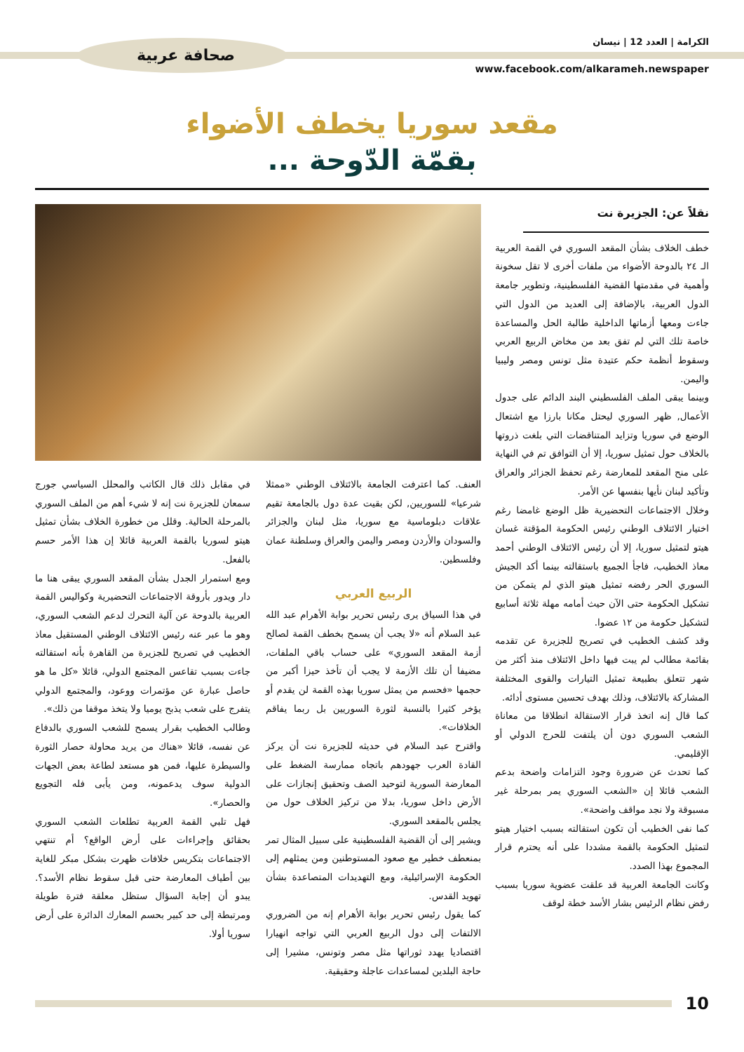الكرامة | العدد 12 | نيسان
www.facebook.com/alkarameh.newspaper
صحافة عربية
مقعد سوريا يخطف الأضواء
بقمّة الدّوحة ...
نقلاً عن: الجزيرة نت
خطف الخلاف بشأن المقعد السوري في القمة العربية الـ ٢٤ بالدوحة الأضواء من ملفات أخرى لا تقل سخونة وأهمية في مقدمتها القضية الفلسطينية، وتطوير جامعة الدول العربية، بالإضافة إلى العديد من الدول التي جاءت ومعها أزماتها الداخلية طالبة الحل والمساعدة خاصة تلك التي لم تفق بعد من مخاض الربيع العربي وسقوط أنظمة حكم عتيدة مثل تونس ومصر وليبيا واليمن.
وبينما يبقى الملف الفلسطيني البند الدائم على جدول الأعمال, ظهر السوري ليحتل مكانا بارزا مع اشتعال الوضع في سوريا وتزايد المتناقضات التي بلغت ذروتها بالخلاف حول تمثيل سوريا، إلا أن التوافق تم في النهاية على منح المقعد للمعارضة رغم تحفظ الجزائر والعراق وتأكيد لبنان نأيها بنفسها عن الأمر.
وخلال الاجتماعات التحضيرية ظل الوضع غامضا رغم اختيار الائتلاف الوطني رئيس الحكومة المؤقتة غسان هيتو لتمثيل سوريا، إلا أن رئيس الائتلاف الوطني أحمد معاذ الخطيب، فاجأ الجميع باستقالته بينما أكد الجيش السوري الحر رفضه تمثيل هيتو الذي لم يتمكن من تشكيل الحكومة حتى الآن حيث أمامه مهلة ثلاثة أسابيع لتشكيل حكومة من ١٢ عضوا.
وقد كشف الخطيب في تصريح للجزيرة عن تقدمه بقائمة مطالب لم يبت فيها داخل الائتلاف منذ أكثر من شهر تتعلق بطبيعة تمثيل التيارات والقوى المختلفة المشاركة بالائتلاف، وذلك بهدف تحسين مستوى أدائه.
كما قال إنه اتخذ قرار الاستقالة انطلاقا من معاناة الشعب السوري دون أن يلتفت للحرج الدولي أو الإقليمي.
كما تحدث عن ضرورة وجود التزامات واضحة بدعم الشعب قائلا إن «الشعب السوري يمر بمرحلة غير مسبوقة ولا نجد مواقف واضحة».
كما نفى الخطيب أن تكون استقالته بسبب اختيار هيتو لتمثيل الحكومة بالقمة مشددا على أنه يحترم قرار المجموع بهذا الصدد.
وكانت الجامعة العربية قد علقت عضوية سوريا بسبب رفض نظام الرئيس بشار الأسد خطة لوقف
العنف. كما اعترفت الجامعة بالائتلاف الوطني «ممثلا شرعيا» للسوريين, لكن بقيت عدة دول بالجامعة تقيم علاقات دبلوماسية مع سوريا، مثل لبنان والجزائر والسودان والأردن ومصر واليمن والعراق وسلطنة عمان وفلسطين.
الربيع العربي
في هذا السياق يرى رئيس تحرير بوابة الأهرام عبد الله عبد السلام أنه «لا يجب أن يسمح بخطف القمة لصالح أزمة المقعد السوري» على حساب باقي الملفات، مضيفا أن تلك الأزمة لا يجب أن تأخذ حيزا أكبر من حجمها «فحسم من يمثل سوريا بهذه القمة لن يقدم أو يؤخر كثيرا بالنسبة لثورة السوريين بل ربما يفاقم الخلافات».
واقترح عبد السلام في حديثه للجزيرة نت أن يركز القادة العرب جهودهم باتجاه ممارسة الضغط على المعارضة السورية لتوحيد الصف وتحقيق إنجازات على الأرض داخل سوريا، بدلا من تركيز الخلاف حول من يجلس بالمقعد السوري.
ويشير إلى أن القضية الفلسطينية على سبيل المثال تمر بمنعطف خطير مع صعود المستوطنين ومن يمثلهم إلى الحكومة الإسرائيلية، ومع التهديدات المتصاعدة بشأن تهويد القدس.
كما يقول رئيس تحرير بوابة الأهرام إنه من الضروري الالتفات إلى دول الربيع العربي التي تواجه انهيارا اقتصاديا يهدد ثوراتها مثل مصر وتونس، مشيرا إلى حاجة البلدين لمساعدات عاجلة وحقيقية.
في مقابل ذلك قال الكاتب والمحلل السياسي جورج سمعان للجزيرة نت إنه لا شيء أهم من الملف السوري بالمرحلة الحالية. وقلل من خطورة الخلاف بشأن تمثيل هيتو لسوريا بالقمة العربية قائلا إن هذا الأمر حسم بالفعل.
ومع استمرار الجدل بشأن المقعد السوري يبقى هنا ما دار ويدور بأروقة الاجتماعات التحضيرية وكواليس القمة العربية بالدوحة عن آلية التحرك لدعم الشعب السوري، وهو ما عبر عنه رئيس الائتلاف الوطني المستقيل معاذ الخطيب في تصريح للجزيرة من القاهرة بأنه استقالته جاءت بسبب تقاعس المجتمع الدولي، قائلا «كل ما هو حاصل عبارة عن مؤتمرات ووعود، والمجتمع الدولي يتفرج على شعب يذبح يوميا ولا يتخذ موقفا من ذلك».
وطالب الخطيب بقرار يسمح للشعب السوري بالدفاع عن نفسه، قائلا «هناك من يريد محاولة حصار الثورة والسيطرة عليها، فمن هو مستعد لطاعة بعض الجهات الدولية سوف يدعمونه، ومن يأبى فله التجويع والحصار».
فهل تلبي القمة العربية تطلعات الشعب السوري بحقائق وإجراءات على أرض الواقع؟ أم تنتهي الاجتماعات بتكريس خلافات ظهرت بشكل مبكر للغاية بين أطياف المعارضة حتى قبل سقوط نظام الأسد؟. يبدو أن إجابة السؤال ستظل معلقة فترة طويلة ومرتبطة إلى حد كبير بحسم المعارك الدائرة على أرض سوريا أولا.
10